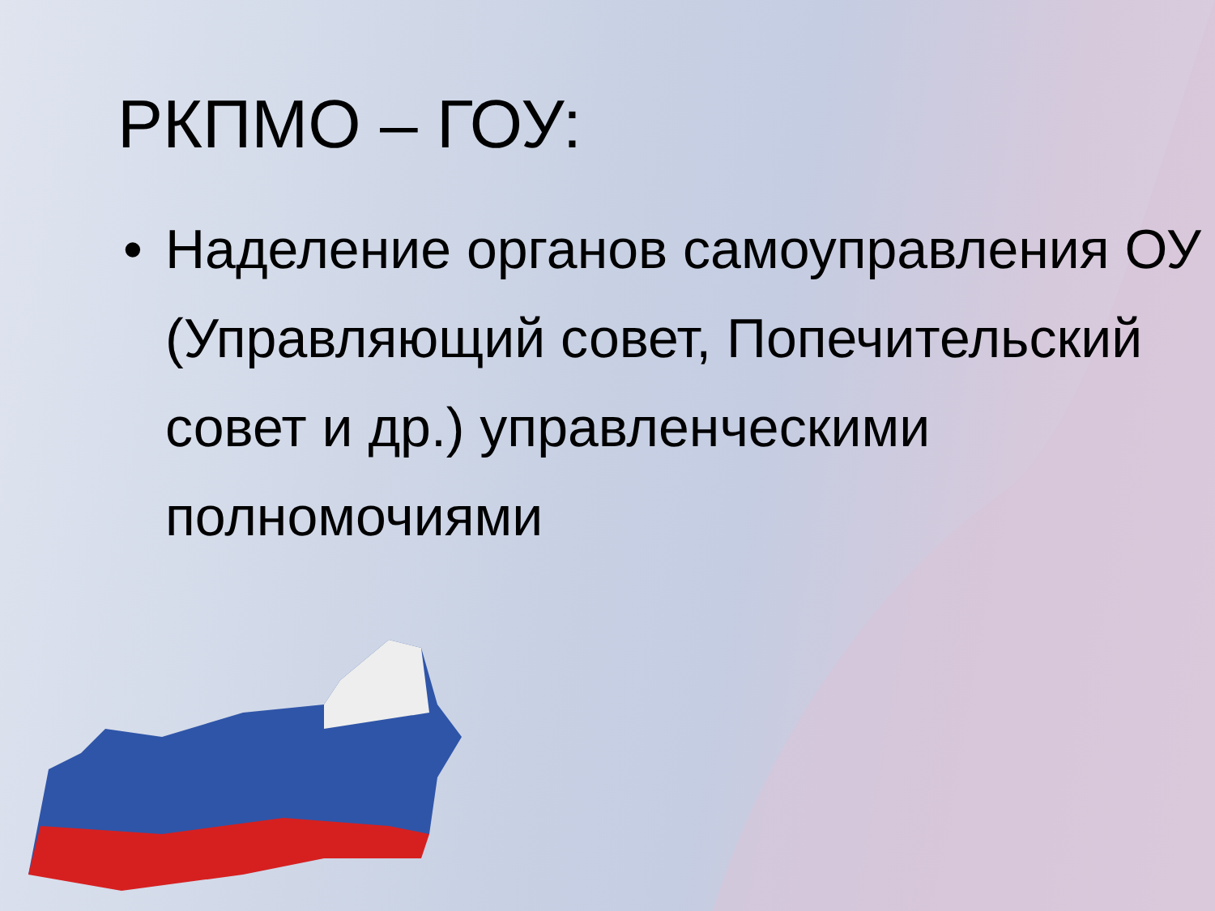РКПМО – ГОУ:
• Наделение органов самоуправления ОУ (Управляющий совет, Попечительский совет и др.) управленческими полномочиями